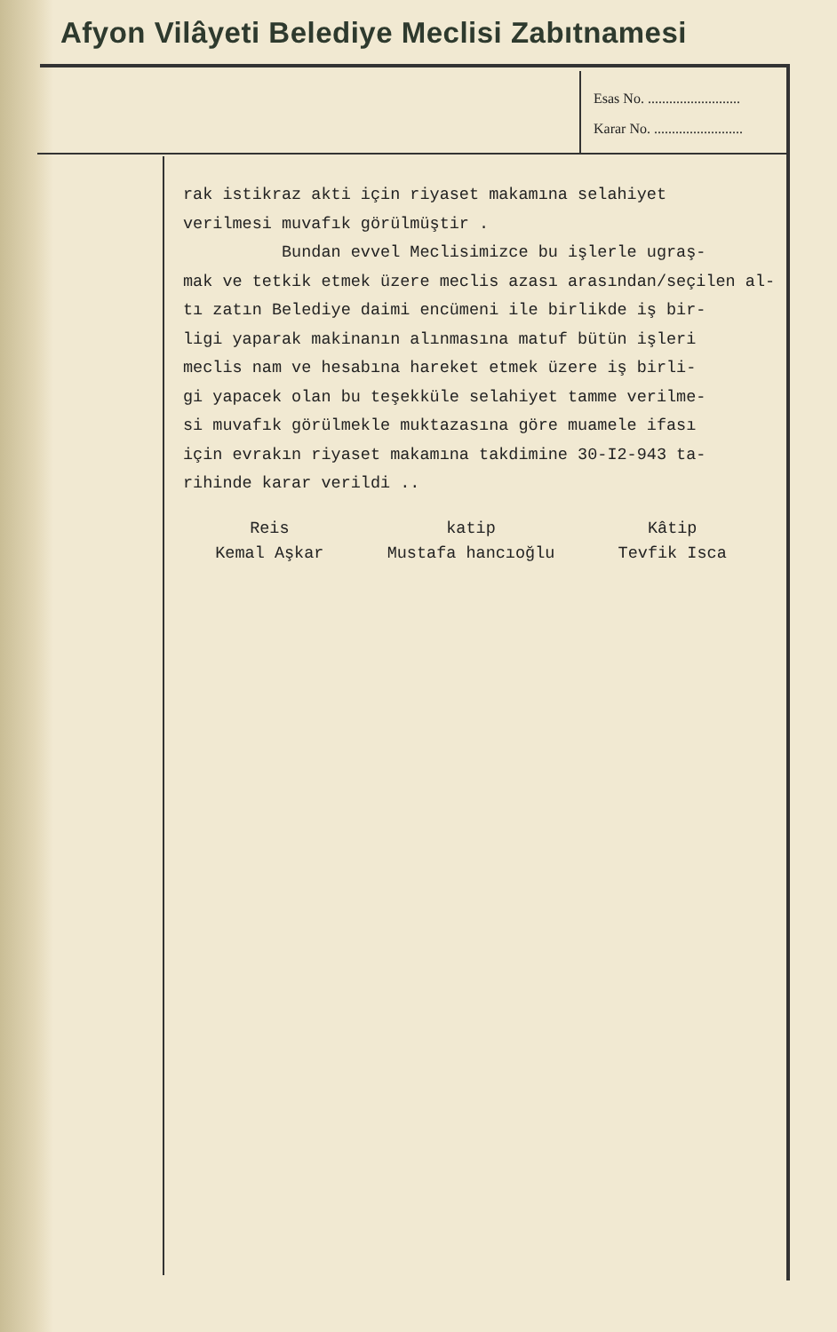Afyon Vilâyeti Belediye Meclisi Zabıtnamesi
Esas No. ..........................
Karar No. .........................
rak istikraz akti için riyaset makamına selahiyet verilmesi muvafık görülmüştir . Bundan evvel Meclisimizce bu işlerle ugraş- mak ve tetkik etmek üzere meclis azası arasından/seçilen al- tı zatın Belediye daimi encümeni ile birlikde iş bir- ligi yaparak makinanın alınmasına matuf bütün işleri meclis nam ve hesabına hareket etmek üzere iş birli- gi yapacek olan bu teşekküle selahiyet tamme verilme- si muvafık görülmekle muktazasına göre muamele ifası için evrakın riyaset makamına takdimine 30-I2-943 ta- rihinde karar verildi ..
Reis
Kemal Aşkar
katip
Mustafa hancıoğlu
Kâtip
Tevfik Isca